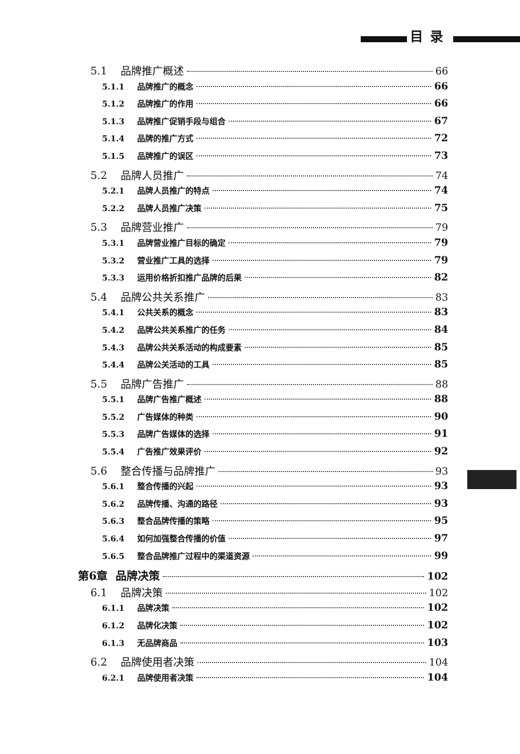目录
5.1 品牌推广概述 66
5.1.1 品牌推广的概念 66
5.1.2 品牌推广的作用 66
5.1.3 品牌推广促销手段与组合 67
5.1.4 品牌的推广方式 72
5.1.5 品牌推广的误区 73
5.2 品牌人员推广 74
5.2.1 品牌人员推广的特点 74
5.2.2 品牌人员推广决策 75
5.3 品牌营业推广 79
5.3.1 品牌营业推广目标的确定 79
5.3.2 营业推广工具的选择 79
5.3.3 运用价格折扣推广品牌的后果 82
5.4 品牌公共关系推广 83
5.4.1 公共关系的概念 83
5.4.2 品牌公共关系推广的任务 84
5.4.3 品牌公共关系活动的构成要素 85
5.4.4 品牌公关活动的工具 85
5.5 品牌广告推广 88
5.5.1 品牌广告推广概述 88
5.5.2 广告媒体的种类 90
5.5.3 品牌广告媒体的选择 91
5.5.4 广告推广效果评价 92
5.6 整合传播与品牌推广 93
5.6.1 整合传播的兴起 93
5.6.2 品牌传播、沟通的路径 93
5.6.3 整合品牌传播的策略 95
5.6.4 如何加强整合传播的价值 97
5.6.5 整合品牌推广过程中的渠道资源 99
第6章 品牌决策 102
6.1 品牌决策 102
6.1.1 品牌决策 102
6.1.2 品牌化决策 102
6.1.3 无品牌商品 103
6.2 品牌使用者决策 104
6.2.1 品牌使用者决策 104